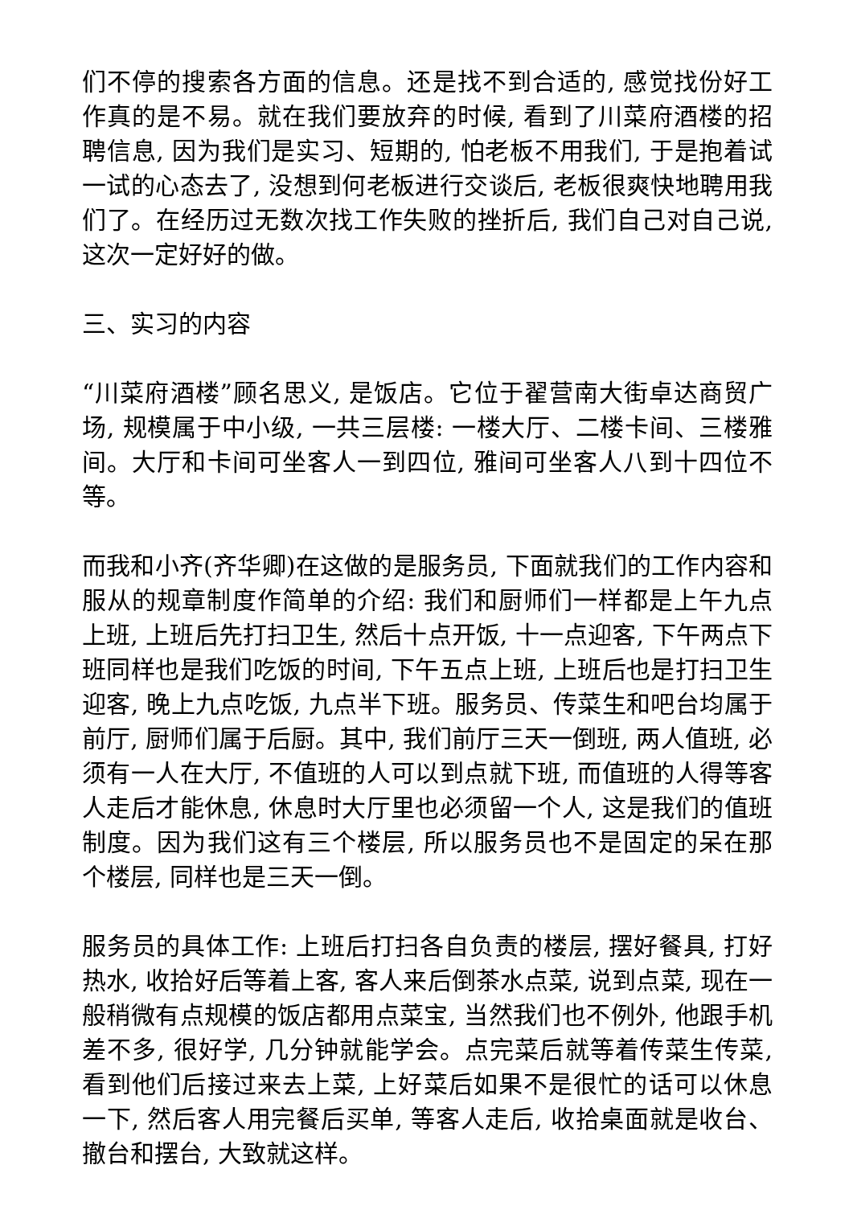们不停的搜索各方面的信息。还是找不到合适的, 感觉找份好工作真的是不易。就在我们要放弃的时候, 看到了川菜府酒楼的招聘信息, 因为我们是实习、短期的, 怕老板不用我们, 于是抱着试一试的心态去了, 没想到何老板进行交谈后, 老板很爽快地聘用我们了。在经历过无数次找工作失败的挫折后, 我们自己对自己说, 这次一定好好的做。
三、实习的内容
“川菜府酒楼”顾名思义, 是饭店。它位于翟营南大街卓达商贸广场, 规模属于中小级, 一共三层楼: 一楼大厅、二楼卡间、三楼雅间。大厅和卡间可坐客人一到四位, 雅间可坐客人八到十四位不等。
而我和小齐(齐华卿)在这做的是服务员, 下面就我们的工作内容和服从的规章制度作简单的介绍: 我们和厨师们一样都是上午九点上班, 上班后先打扫卫生, 然后十点开饭, 十一点迎客, 下午两点下班同样也是我们吃饭的时间, 下午五点上班, 上班后也是打扫卫生迎客, 晚上九点吃饭, 九点半下班。服务员、传菜生和吧台均属于前厅, 厨师们属于后厨。其中, 我们前厅三天一倒班, 两人值班, 必须有一人在大厅, 不值班的人可以到点就下班, 而值班的人得等客人走后才能休息, 休息时大厅里也必须留一个人, 这是我们的值班制度。因为我们这有三个楼层, 所以服务员也不是固定的呆在那个楼层, 同样也是三天一倒。
服务员的具体工作: 上班后打扫各自负责的楼层, 摆好餐具, 打好热水, 收拾好后等着上客, 客人来后倒茶水点菜, 说到点菜, 现在一般稍微有点规模的饭店都用点菜宝, 当然我们也不例外, 他跟手机差不多, 很好学, 几分钟就能学会。点完菜后就等着传菜生传菜, 看到他们后接过来去上菜, 上好菜后如果不是很忙的话可以休息一下, 然后客人用完餐后买单, 等客人走后, 收拾桌面就是收台、撤台和摆台, 大致就这样。